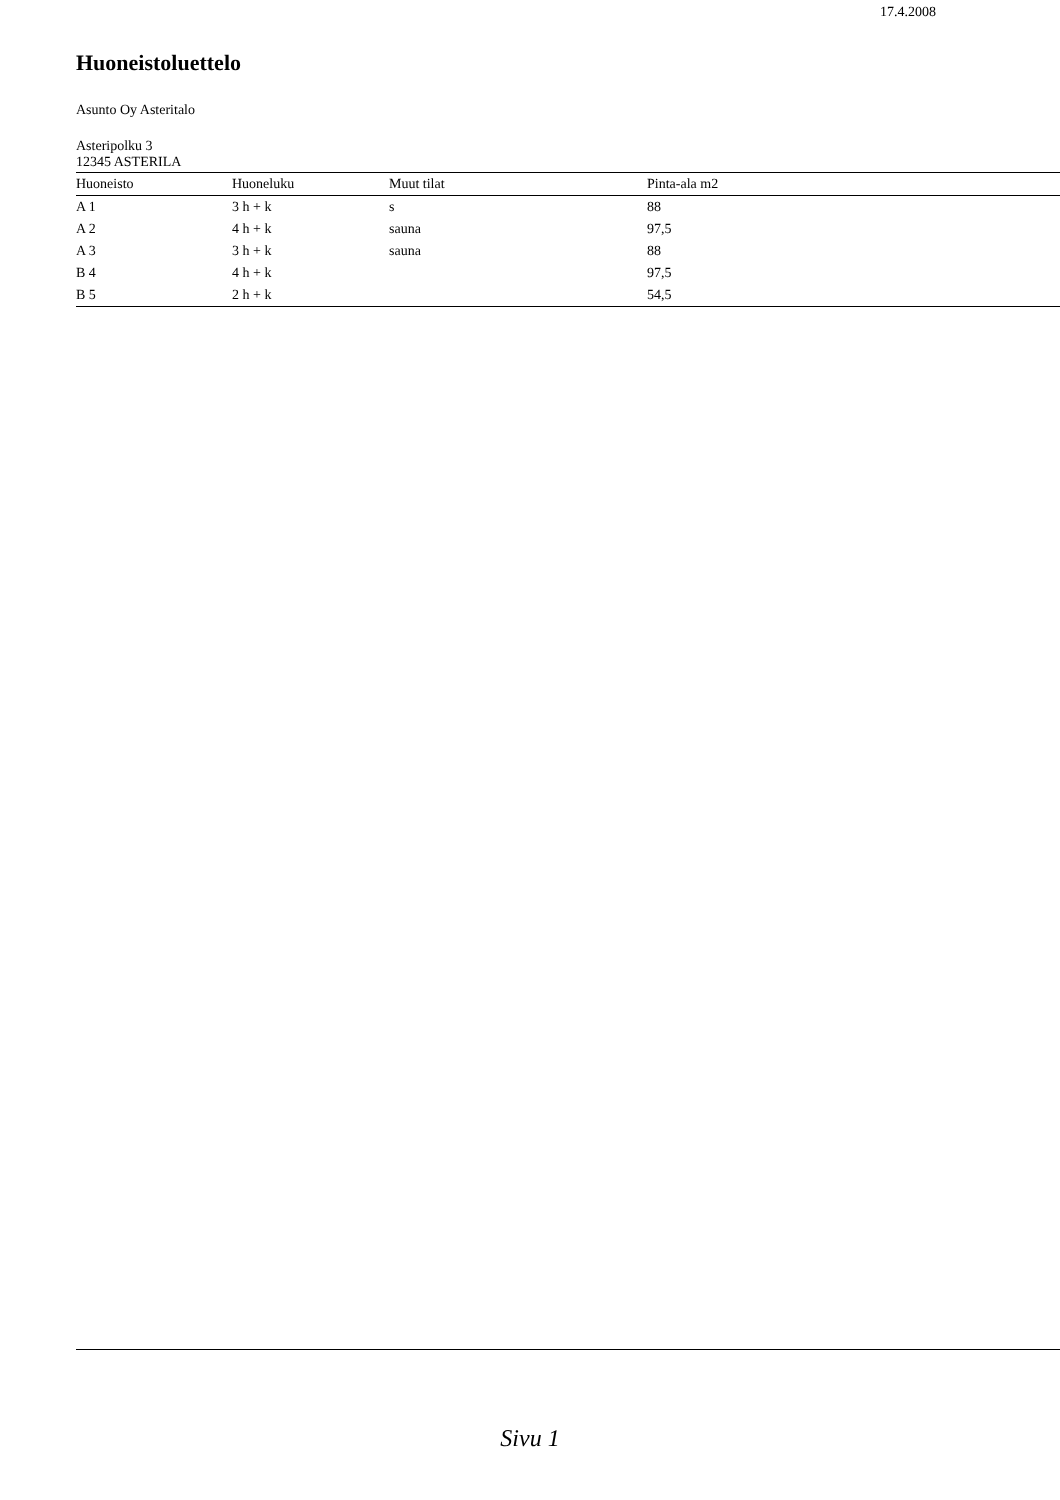17.4.2008
Huoneistoluettelo
Asunto Oy Asteritalo
Asteripolku 3
12345 ASTERILA
| Huoneisto | Huoneluku | Muut tilat | Pinta-ala m2 |
| --- | --- | --- | --- |
| A 1 | 3 h + k | s | 88 |
| A 2 | 4 h + k | sauna | 97,5 |
| A 3 | 3 h + k | sauna | 88 |
| B 4 | 4 h + k | | 97,5 |
| B 5 | 2 h + k | | 54,5 |
Sivu 1